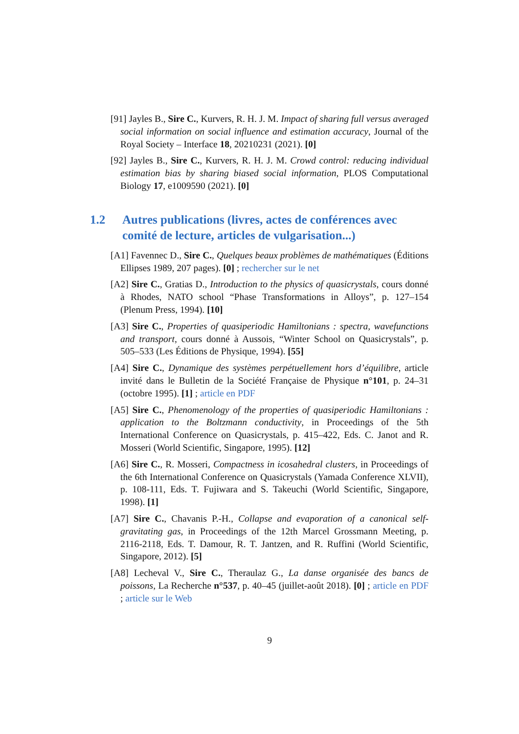[91] Jayles B., Sire C., Kurvers, R. H. J. M. Impact of sharing full versus averaged social information on social influence and estimation accuracy, Journal of the Royal Society – Interface 18, 20210231 (2021). [0]
[92] Jayles B., Sire C., Kurvers, R. H. J. M. Crowd control: reducing individual estimation bias by sharing biased social information, PLOS Computational Biology 17, e1009590 (2021). [0]
1.2 Autres publications (livres, actes de conférences avec comité de lecture, articles de vulgarisation...)
[A1] Favennec D., Sire C., Quelques beaux problèmes de mathématiques (Éditions Ellipses 1989, 207 pages). [0] ; rechercher sur le net
[A2] Sire C., Gratias D., Introduction to the physics of quasicrystals, cours donné à Rhodes, NATO school “Phase Transformations in Alloys”, p. 127–154 (Plenum Press, 1994). [10]
[A3] Sire C., Properties of quasiperiodic Hamiltonians : spectra, wavefunctions and transport, cours donné à Aussois, “Winter School on Quasicrystals”, p. 505–533 (Les Éditions de Physique, 1994). [55]
[A4] Sire C., Dynamique des systèmes perpétuellement hors d’équilibre, article invité dans le Bulletin de la Société Française de Physique n°101, p. 24–31 (octobre 1995). [1] ; article en PDF
[A5] Sire C., Phenomenology of the properties of quasiperiodic Hamiltonians : application to the Boltzmann conductivity, in Proceedings of the 5th International Conference on Quasicrystals, p. 415–422, Eds. C. Janot and R. Mosseri (World Scientific, Singapore, 1995). [12]
[A6] Sire C., R. Mosseri, Compactness in icosahedral clusters, in Proceedings of the 6th International Conference on Quasicrystals (Yamada Conference XLVII), p. 108-111, Eds. T. Fujiwara and S. Takeuchi (World Scientific, Singapore, 1998). [1]
[A7] Sire C., Chavanis P.-H., Collapse and evaporation of a canonical self-gravitating gas, in Proceedings of the 12th Marcel Grossmann Meeting, p. 2116-2118, Eds. T. Damour, R. T. Jantzen, and R. Ruffini (World Scientific, Singapore, 2012). [5]
[A8] Lecheval V., Sire C., Theraulaz G., La danse organisée des bancs de poissons, La Recherche n°537, p. 40–45 (juillet-août 2018). [0] ; article en PDF ; article sur le Web
9